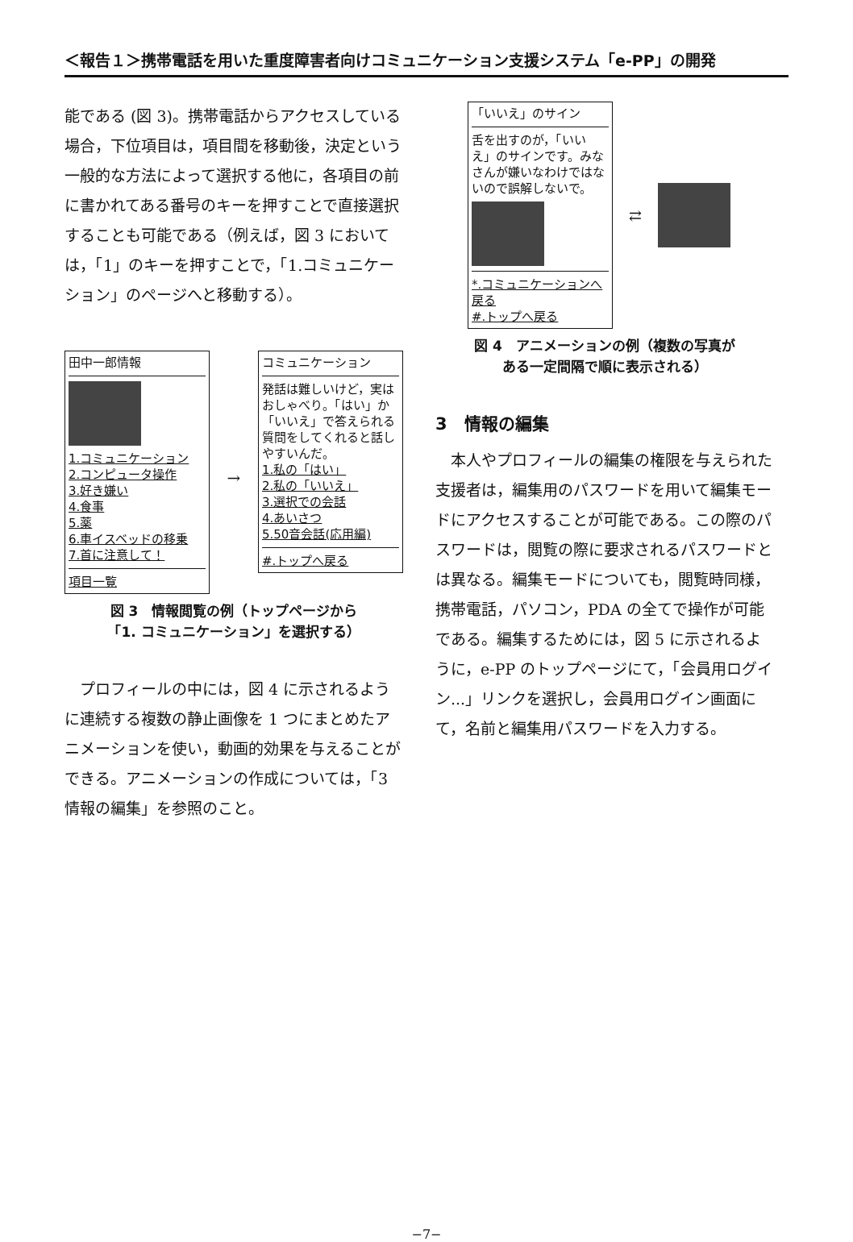＜報告１＞携帯電話を用いた重度障害者向けコミュニケーション支援システム「e-PP」の開発
能である (図 3)。携帯電話からアクセスしている場合，下位項目は，項目間を移動後，決定という一般的な方法によって選択する他に，各項目の前に書かれてある番号のキーを押すことで直接選択することも可能である（例えば，図 3 においては，「1」のキーを押すことで，「1.コミュニケーション」のページへと移動する）。
田中一郎情報
1.コミュニケーション
2.コンピュータ操作
3.好き嫌い
4.食事
5.薬
6.車イスベッドの移乗
7.首に注意して！
項目一覧
→
コミュニケーション
発話は難しいけど，実はおしゃべり。「はい」か「いいえ」で答えられる質問をしてくれると話しやすいんだ。
1.私の「はい」
2.私の「いいえ」
3.選択での会話
4.あいさつ
5.50音会話(応用編)
#.トップへ戻る
図 3　情報閲覧の例（トップページから
「1. コミュニケーション」を選択する）
プロフィールの中には，図 4 に示されるように連続する複数の静止画像を 1 つにまとめたアニメーションを使い，動画的効果を与えることができる。アニメーションの作成については，「3　情報の編集」を参照のこと。
「いいえ」のサイン
舌を出すのが，「いいえ」のサインです。みなさんが嫌いなわけではないので誤解しないで。
*.コミュニケーションへ戻る
#.トップへ戻る
⇄
図 4　アニメーションの例（複数の写真が
ある一定間隔で順に表示される）
3　情報の編集
本人やプロフィールの編集の権限を与えられた支援者は，編集用のパスワードを用いて編集モードにアクセスすることが可能である。この際のパスワードは，閲覧の際に要求されるパスワードとは異なる。編集モードについても，閲覧時同様，携帯電話，パソコン，PDA の全てで操作が可能である。編集するためには，図 5 に示されるように，e-PP のトップページにて，「会員用ログイン...」リンクを選択し，会員用ログイン画面にて，名前と編集用パスワードを入力する。
−7−